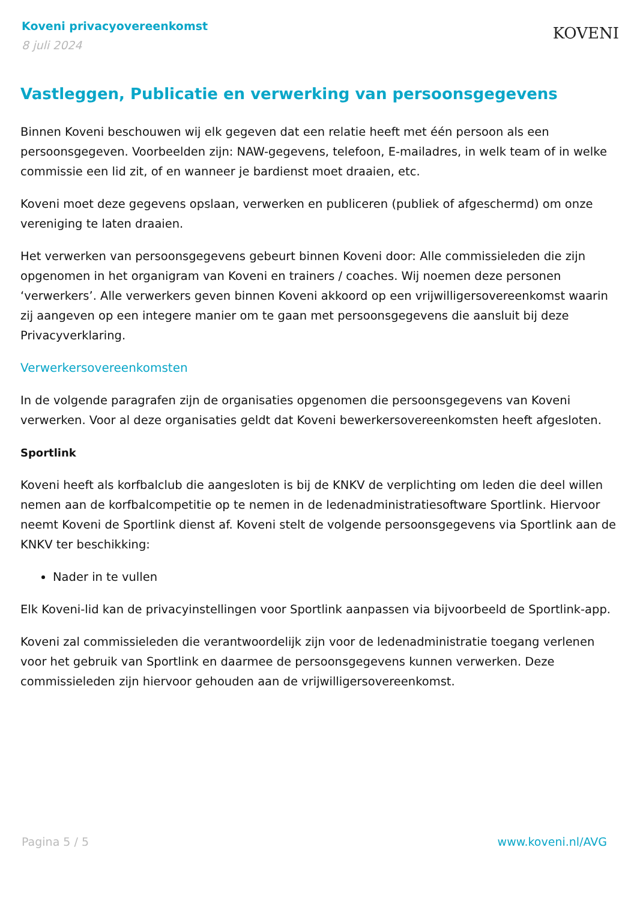Koveni privacyovereenkomst
8 juli 2024
KOVENI
Vastleggen, Publicatie en verwerking van persoonsgegevens
Binnen Koveni beschouwen wij elk gegeven dat een relatie heeft met één persoon als een persoonsgegeven. Voorbeelden zijn: NAW-gegevens, telefoon, E-mailadres, in welk team of in welke commissie een lid zit, of en wanneer je bardienst moet draaien, etc.
Koveni moet deze gegevens opslaan, verwerken en publiceren (publiek of afgeschermd) om onze vereniging te laten draaien.
Het verwerken van persoonsgegevens gebeurt binnen Koveni door: Alle commissieleden die zijn opgenomen in het organigram van Koveni en trainers / coaches. Wij noemen deze personen ‘verwerkers’. Alle verwerkers geven binnen Koveni akkoord op een vrijwilligersovereenkomst waarin zij aangeven op een integere manier om te gaan met persoonsgegevens die aansluit bij deze Privacyverklaring.
Verwerkersovereenkomsten
In de volgende paragrafen zijn de organisaties opgenomen die persoonsgegevens van Koveni verwerken. Voor al deze organisaties geldt dat Koveni bewerkersovereenkomsten heeft afgesloten.
Sportlink
Koveni heeft als korfbalclub die aangesloten is bij de KNKV de verplichting om leden die deel willen nemen aan de korfbalcompetitie op te nemen in de ledenadministratiesoftware Sportlink. Hiervoor neemt Koveni de Sportlink dienst af. Koveni stelt de volgende persoonsgegevens via Sportlink aan de KNKV ter beschikking:
Nader in te vullen
Elk Koveni-lid kan de privacyinstellingen voor Sportlink aanpassen via bijvoorbeeld de Sportlink-app.
Koveni zal commissieleden die verantwoordelijk zijn voor de ledenadministratie toegang verlenen voor het gebruik van Sportlink en daarmee de persoonsgegevens kunnen verwerken. Deze commissieleden zijn hiervoor gehouden aan de vrijwilligersovereenkomst.
Pagina 5 / 5 www.koveni.nl/AVG